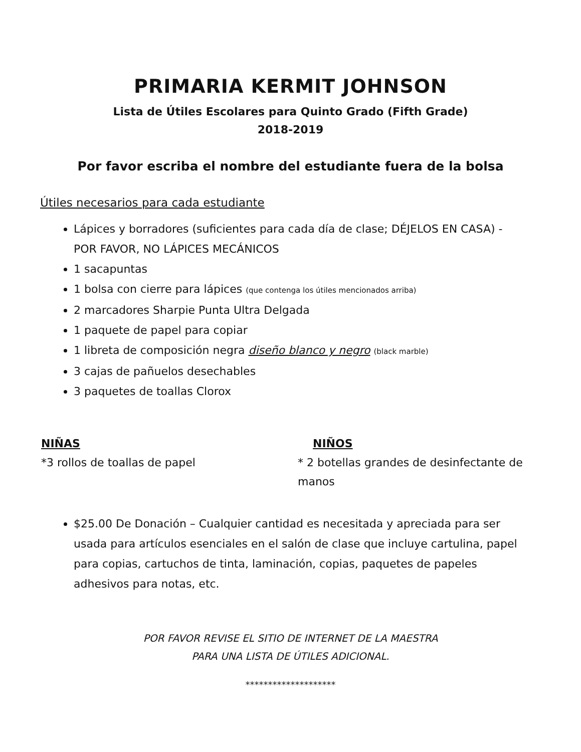PRIMARIA KERMIT JOHNSON
Lista de Útiles Escolares para Quinto Grado (Fifth Grade)
2018-2019
Por favor escriba el nombre del estudiante fuera de la bolsa
Útiles necesarios para cada estudiante
Lápices y borradores (suficientes para cada día de clase; DÉJELOS EN CASA) - POR FAVOR, NO LÁPICES MECÁNICOS
1 sacapuntas
1 bolsa con cierre para lápices (que contenga los útiles mencionados arriba)
2 marcadores Sharpie Punta Ultra Delgada
1 paquete de papel para copiar
1 libreta de composición negra diseño blanco y negro (black marble)
3 cajas de pañuelos desechables
3 paquetes de toallas Clorox
NIÑAS
*3 rollos de toallas de papel
NIÑOS
* 2 botellas grandes de desinfectante de manos
$25.00 De Donación – Cualquier cantidad es necesitada y apreciada para ser usada para artículos esenciales en el salón de clase que incluye cartulina, papel para copias, cartuchos de tinta, laminación, copias, paquetes de papeles adhesivos para notas, etc.
POR FAVOR REVISE EL SITIO DE INTERNET DE LA MAESTRA
PARA UNA LISTA DE ÚTILES ADICIONAL.
********************